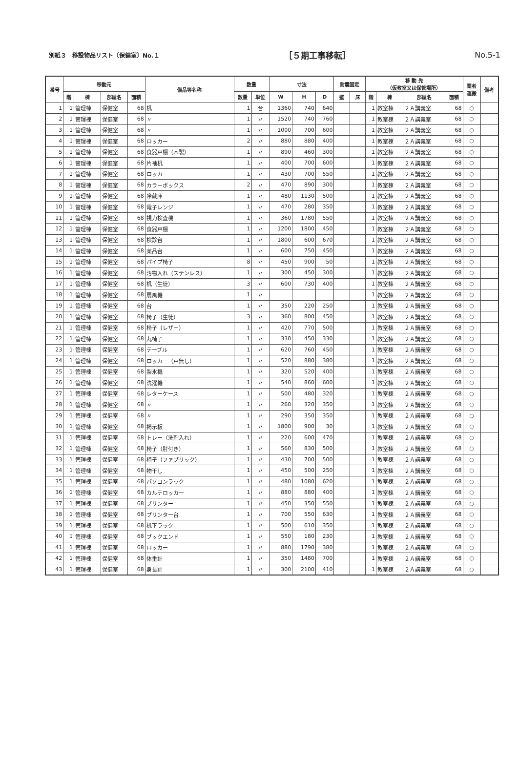別紙３　移設物品リスト〔保健室〕No.１ ［５期工事移転］ No.5-1
| 番号 | 移動元 | | | | 備品等名称 | 数量 | | 寸法 | | | 耐震固定 | | 移 動 先 （仮教室又は保管場所） | | | | 業者 運搬 | 備考 |
| --- | --- | --- | --- | --- | --- | --- | --- | --- | --- | --- | --- | --- | --- | --- | --- | --- | --- | --- |
| | 階 | 棟 | 部屋名 | 面積 | | 数量 | 単位 | W | H | D | 壁 | 床 | 階 | 棟 | 部屋名 | 面積 | | |
| 1 | 1 | 管理棟 | 保健室 | 68 | 机 | 1 | 台 | 1360 | 740 | 640 | | | 1 | 教室棟 | ２Ａ講義室 | 68 | ○ | |
| 2 | 1 | 管理棟 | 保健室 | 68 | 〃 | 1 | 〃 | 1520 | 740 | 760 | | | 1 | 教室棟 | ２Ａ講義室 | 68 | ○ | |
| 3 | 1 | 管理棟 | 保健室 | 68 | 〃 | 1 | 〃 | 1000 | 700 | 600 | | | 1 | 教室棟 | ２Ａ講義室 | 68 | ○ | |
| 4 | 1 | 管理棟 | 保健室 | 68 | ロッカー | 2 | 〃 | 880 | 880 | 400 | | | 1 | 教室棟 | ２Ａ講義室 | 68 | ○ | |
| 5 | 1 | 管理棟 | 保健室 | 68 | 食器戸棚（木製） | 1 | 〃 | 890 | 460 | 300 | | | 1 | 教室棟 | ２Ａ講義室 | 68 | ○ | |
| 6 | 1 | 管理棟 | 保健室 | 68 | 片袖机 | 1 | 〃 | 400 | 700 | 600 | | | 1 | 教室棟 | ２Ａ講義室 | 68 | ○ | |
| 7 | 1 | 管理棟 | 保健室 | 68 | ロッカー | 1 | 〃 | 430 | 700 | 550 | | | 1 | 教室棟 | ２Ａ講義室 | 68 | ○ | |
| 8 | 1 | 管理棟 | 保健室 | 68 | カラーボックス | 2 | 〃 | 470 | 890 | 300 | | | 1 | 教室棟 | ２Ａ講義室 | 68 | ○ | |
| 9 | 1 | 管理棟 | 保健室 | 68 | 冷蔵庫 | 1 | 〃 | 480 | 1130 | 500 | | | 1 | 教室棟 | ２Ａ講義室 | 68 | ○ | |
| 10 | 1 | 管理棟 | 保健室 | 68 | 電子レンジ | 1 | 〃 | 470 | 280 | 350 | | | 1 | 教室棟 | ２Ａ講義室 | 68 | ○ | |
| 11 | 1 | 管理棟 | 保健室 | 68 | 視力検査機 | 1 | 〃 | 360 | 1780 | 550 | | | 1 | 教室棟 | ２Ａ講義室 | 68 | ○ | |
| 12 | 1 | 管理棟 | 保健室 | 68 | 食器戸棚 | 1 | 〃 | 1200 | 1800 | 450 | | | 1 | 教室棟 | ２Ａ講義室 | 68 | ○ | |
| 13 | 1 | 管理棟 | 保健室 | 68 | 検診台 | 1 | 〃 | 1800 | 600 | 670 | | | 1 | 教室棟 | ２Ａ講義室 | 68 | ○ | |
| 14 | 1 | 管理棟 | 保健室 | 68 | 薬品台 | 1 | 〃 | 600 | 750 | 450 | | | 1 | 教室棟 | ２Ａ講義室 | 68 | ○ | |
| 15 | 1 | 管理棟 | 保健室 | 68 | パイプ椅子 | 8 | 〃 | 450 | 900 | 50 | | | 1 | 教室棟 | ２Ａ講義室 | 68 | ○ | |
| 16 | 1 | 管理棟 | 保健室 | 68 | 汚物入れ（ステンレス） | 1 | 〃 | 300 | 450 | 300 | | | 1 | 教室棟 | ２Ａ講義室 | 68 | ○ | |
| 17 | 1 | 管理棟 | 保健室 | 68 | 机（生徒） | 3 | 〃 | 600 | 730 | 400 | | | 1 | 教室棟 | ２Ａ講義室 | 68 | ○ | |
| 18 | 1 | 管理棟 | 保健室 | 68 | 扇風機 | 1 | 〃 | | | | | | 1 | 教室棟 | ２Ａ講義室 | 68 | ○ | |
| 19 | 1 | 管理棟 | 保健室 | 68 | 台 | 1 | 〃 | 350 | 220 | 250 | | | 1 | 教室棟 | ２Ａ講義室 | 68 | ○ | |
| 20 | 1 | 管理棟 | 保健室 | 68 | 椅子（生徒） | 3 | 〃 | 360 | 800 | 450 | | | 1 | 教室棟 | ２Ａ講義室 | 68 | ○ | |
| 21 | 1 | 管理棟 | 保健室 | 68 | 椅子（レザー） | 1 | 〃 | 420 | 770 | 500 | | | 1 | 教室棟 | ２Ａ講義室 | 68 | ○ | |
| 22 | 1 | 管理棟 | 保健室 | 68 | 丸椅子 | 1 | 〃 | 330 | 450 | 330 | | | 1 | 教室棟 | ２Ａ講義室 | 68 | ○ | |
| 23 | 1 | 管理棟 | 保健室 | 68 | テーブル | 1 | 〃 | 620 | 760 | 450 | | | 1 | 教室棟 | ２Ａ講義室 | 68 | ○ | |
| 24 | 1 | 管理棟 | 保健室 | 68 | ロッカー（戸無し） | 1 | 〃 | 520 | 880 | 380 | | | 1 | 教室棟 | ２Ａ講義室 | 68 | ○ | |
| 25 | 1 | 管理棟 | 保健室 | 68 | 製氷機 | 1 | 〃 | 320 | 520 | 400 | | | 1 | 教室棟 | ２Ａ講義室 | 68 | ○ | |
| 26 | 1 | 管理棟 | 保健室 | 68 | 洗濯機 | 1 | 〃 | 540 | 860 | 600 | | | 1 | 教室棟 | ２Ａ講義室 | 68 | ○ | |
| 27 | 1 | 管理棟 | 保健室 | 68 | レターケース | 1 | 〃 | 500 | 480 | 320 | | | 1 | 教室棟 | ２Ａ講義室 | 68 | ○ | |
| 28 | 1 | 管理棟 | 保健室 | 68 | 〃 | 1 | 〃 | 260 | 320 | 350 | | | 1 | 教室棟 | ２Ａ講義室 | 68 | ○ | |
| 29 | 1 | 管理棟 | 保健室 | 68 | 〃 | 1 | 〃 | 290 | 350 | 350 | | | 1 | 教室棟 | ２Ａ講義室 | 68 | ○ | |
| 30 | 1 | 管理棟 | 保健室 | 68 | 掲示板 | 1 | 〃 | 1800 | 900 | 30 | | | 1 | 教室棟 | ２Ａ講義室 | 68 | ○ | |
| 31 | 1 | 管理棟 | 保健室 | 68 | トレー（洗剤入れ） | 1 | 〃 | 220 | 600 | 470 | | | 1 | 教室棟 | ２Ａ講義室 | 68 | ○ | |
| 32 | 1 | 管理棟 | 保健室 | 68 | 椅子（肘付き） | 1 | 〃 | 560 | 830 | 500 | | | 1 | 教室棟 | ２Ａ講義室 | 68 | ○ | |
| 33 | 1 | 管理棟 | 保健室 | 68 | 椅子（ファブリック） | 1 | 〃 | 430 | 700 | 500 | | | 1 | 教室棟 | ２Ａ講義室 | 68 | ○ | |
| 34 | 1 | 管理棟 | 保健室 | 68 | 物干し | 1 | 〃 | 450 | 500 | 250 | | | 1 | 教室棟 | ２Ａ講義室 | 68 | ○ | |
| 35 | 1 | 管理棟 | 保健室 | 68 | パソコンラック | 1 | 〃 | 480 | 1080 | 620 | | | 1 | 教室棟 | ２Ａ講義室 | 68 | ○ | |
| 36 | 1 | 管理棟 | 保健室 | 68 | カルテロッカー | 1 | 〃 | 880 | 880 | 400 | | | 1 | 教室棟 | ２Ａ講義室 | 68 | ○ | |
| 37 | 1 | 管理棟 | 保健室 | 68 | プリンター | 1 | 〃 | 450 | 350 | 550 | | | 1 | 教室棟 | ２Ａ講義室 | 68 | ○ | |
| 38 | 1 | 管理棟 | 保健室 | 68 | プリンター台 | 1 | 〃 | 700 | 550 | 630 | | | 1 | 教室棟 | ２Ａ講義室 | 68 | ○ | |
| 39 | 1 | 管理棟 | 保健室 | 68 | 机下ラック | 1 | 〃 | 500 | 610 | 350 | | | 1 | 教室棟 | ２Ａ講義室 | 68 | ○ | |
| 40 | 1 | 管理棟 | 保健室 | 68 | ブックエンド | 1 | 〃 | 550 | 180 | 230 | | | 1 | 教室棟 | ２Ａ講義室 | 68 | ○ | |
| 41 | 1 | 管理棟 | 保健室 | 68 | ロッカー | 1 | 〃 | 880 | 1790 | 380 | | | 1 | 教室棟 | ２Ａ講義室 | 68 | ○ | |
| 42 | 1 | 管理棟 | 保健室 | 68 | 体重計 | 1 | 〃 | 350 | 1480 | 700 | | | 1 | 教室棟 | ２Ａ講義室 | 68 | ○ | |
| 43 | 1 | 管理棟 | 保健室 | 68 | 身長計 | 1 | 〃 | 300 | 2100 | 410 | | | 1 | 教室棟 | ２Ａ講義室 | 68 | ○ | |